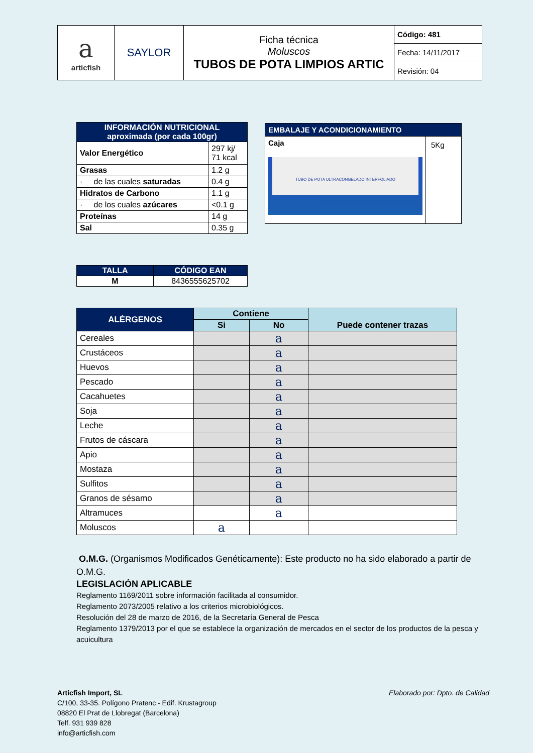| a articfish | SAYLOR | Ficha técnica Moluscos TUBOS DE POTA LIMPIOS ARTIC | Código: 481 |
| | | | Fecha: 14/11/2017 |
| | | | Revisión: 04 |
| INFORMACIÓN NUTRICIONAL aproximada (por cada 100gr) | |
| --- | --- |
| Valor Energético | 297 kj/ 71 kcal |
| Grasas | 1.2 g |
| · de las cuales saturadas | 0.4 g |
| Hidratos de Carbono | 1.1 g |
| · de los cuales azúcares | <0.1 g |
| Proteínas | 14 g |
| Sal | 0.35 g |
| EMBALAJE Y ACONDICIONAMIENTO | |
| --- | --- |
| Caja TUBO DE POTA ULTRACONGELADO INTERFOLIADO | 5Kg |
| TALLA | CÓDIGO EAN |
| --- | --- |
| M | 8436555625702 |
| ALÉRGENOS | Contiene | | Puede contener trazas |
| --- | --- | --- | --- |
| | Si | No | |
| Cereales | | a | |
| Crustáceos | | a | |
| Huevos | | a | |
| Pescado | | a | |
| Cacahuetes | | a | |
| Soja | | a | |
| Leche | | a | |
| Frutos de cáscara | | a | |
| Apio | | a | |
| Mostaza | | a | |
| Sulfitos | | a | |
| Granos de sésamo | | a | |
| Altramuces | | a | |
| Moluscos | a | | |
O.M.G. (Organismos Modificados Genéticamente): Este producto no ha sido elaborado a partir de O.M.G.
LEGISLACIÓN APLICABLE
Reglamento 1169/2011 sobre información facilitada al consumidor.
Reglamento 2073/2005 relativo a los criterios microbiológicos.
Resolución del 28 de marzo de 2016, de la Secretaría General de Pesca
Reglamento 1379/2013 por el que se establece la organización de mercados en el sector de los productos de la pesca y acuicultura
Elaborado por: Dpto. de Calidad
Articfish Import, SL
C/100, 33-35. Polígono Pratenc - Edif. Krustagroup
08820 El Prat de Llobregat (Barcelona)
Telf. 931 939 828
info@articfish.com